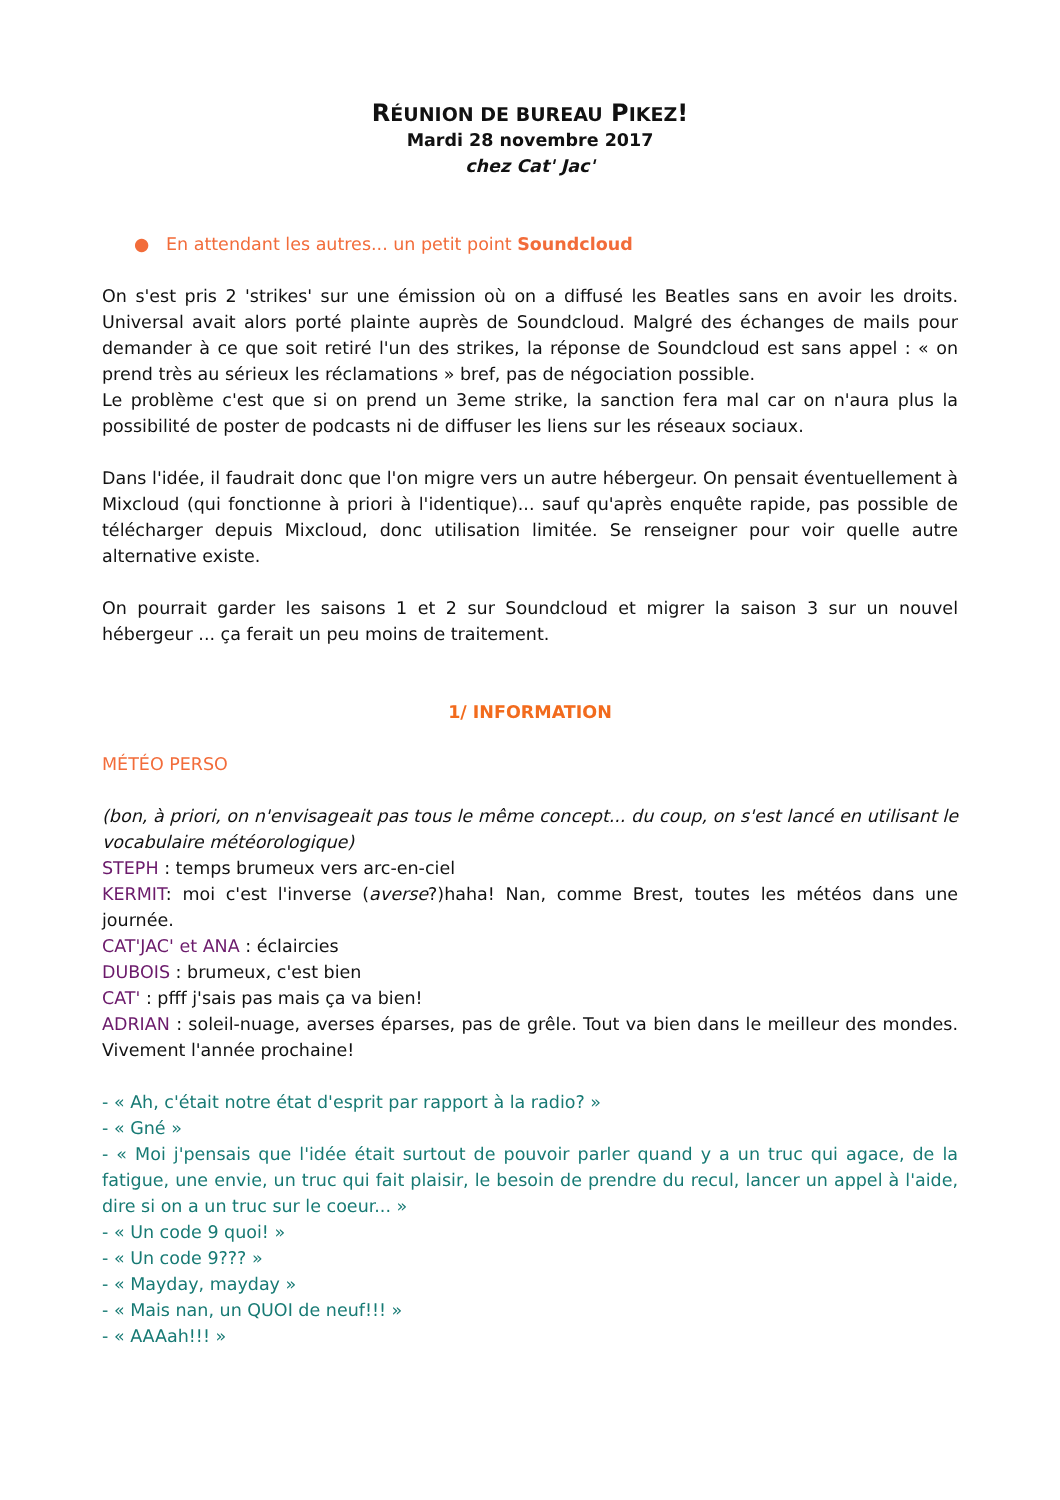RÉUNION DE BUREAU PIKEZ!
Mardi 28 novembre 2017
chez Cat' Jac'
● En attendant les autres... un petit point Soundcloud
On s'est pris 2 'strikes' sur une émission où on a diffusé les Beatles sans en avoir les droits. Universal avait alors porté plainte auprès de Soundcloud. Malgré des échanges de mails pour demander à ce que soit retiré l'un des strikes, la réponse de Soundcloud est sans appel : « on prend très au sérieux les réclamations » bref, pas de négociation possible.
Le problème c'est que si on prend un 3eme strike, la sanction fera mal car on n'aura plus la possibilité de poster de podcasts ni de diffuser les liens sur les réseaux sociaux.
Dans l'idée, il faudrait donc que l'on migre vers un autre hébergeur. On pensait éventuellement à Mixcloud (qui fonctionne à priori à l'identique)... sauf qu'après enquête rapide, pas possible de télécharger depuis Mixcloud, donc utilisation limitée. Se renseigner pour voir quelle autre alternative existe.
On pourrait garder les saisons 1 et 2 sur Soundcloud et migrer la saison 3 sur un nouvel hébergeur ... ça ferait un peu moins de traitement.
1/ INFORMATION
MÉTÉO PERSO
(bon, à priori, on n'envisageait pas tous le même concept... du coup, on s'est lancé en utilisant le vocabulaire météorologique)
STEPH : temps brumeux vers arc-en-ciel
KERMIT: moi c'est l'inverse (averse?)haha! Nan, comme Brest, toutes les météos dans une journée.
CAT'JAC' et ANA : éclaircies
DUBOIS : brumeux, c'est bien
CAT' : pfff j'sais pas mais ça va bien!
ADRIAN : soleil-nuage, averses éparses, pas de grêle. Tout va bien dans le meilleur des mondes. Vivement l'année prochaine!
- « Ah, c'était notre état d'esprit par rapport à la radio? »
- « Gné »
- « Moi j'pensais que l'idée était surtout de pouvoir parler quand y a un truc qui agace, de la fatigue, une envie, un truc qui fait plaisir, le besoin de prendre du recul, lancer un appel à l'aide, dire si on a un truc sur le coeur... »
- « Un code 9 quoi! »
- « Un code 9??? »
- « Mayday, mayday »
- « Mais nan, un QUOI de neuf!!! »
- « AAAah!!! »